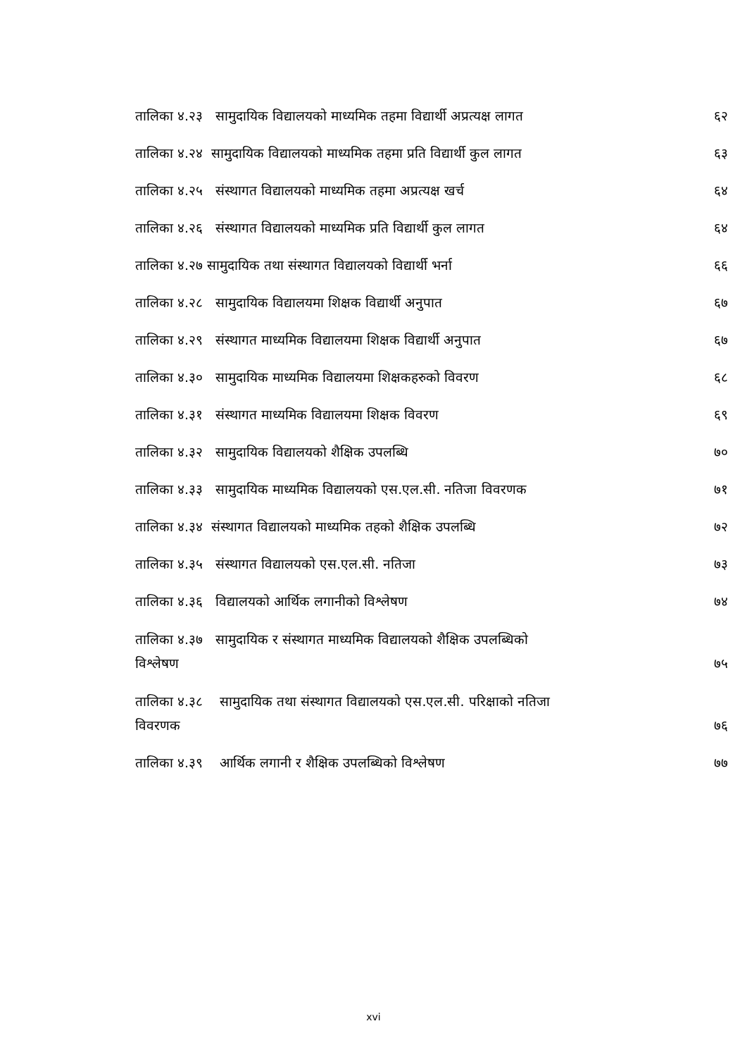तालिका ४.२३ सामुदायिक विद्यालयको माध्यमिक तहमा विद्यार्थी अप्रत्यक्ष लागत ६२
तालिका ४.२४ सामुदायिक विद्यालयको माध्यमिक तहमा प्रति विद्यार्थी कुल लागत ६३
तालिका ४.२५ संस्थागत विद्यालयको माध्यमिक तहमा अप्रत्यक्ष खर्च ६४
तालिका ४.२६ संस्थागत विद्यालयको माध्यमिक प्रति विद्यार्थी कुल लागत ६४
तालिका ४.२७ सामुदायिक तथा संस्थागत विद्यालयको विद्यार्थी भर्ना ६६
तालिका ४.२८ सामुदायिक विद्यालयमा शिक्षक विद्यार्थी अनुपात ६७
तालिका ४.२९ संस्थागत माध्यमिक विद्यालयमा शिक्षक विद्यार्थी अनुपात ६७
तालिका ४.३० सामुदायिक माध्यमिक विद्यालयमा शिक्षकहरुको विवरण ६८
तालिका ४.३१ संस्थागत माध्यमिक विद्यालयमा शिक्षक विवरण ६९
तालिका ४.३२ सामुदायिक विद्यालयको शैक्षिक उपलब्धि ७०
तालिका ४.३३ सामुदायिक माध्यमिक विद्यालयको एस.एल.सी. नतिजा विवरणक ७१
तालिका ४.३४ संस्थागत विद्यालयको माध्यमिक तहको शैक्षिक उपलब्धि ७२
तालिका ४.३५ संस्थागत विद्यालयको एस.एल.सी. नतिजा ७३
तालिका ४.३६ विद्यालयको आर्थिक लगानीको विश्लेषण ७४
तालिका ४.३७ सामुदायिक र संस्थागत माध्यमिक विद्यालयको शैक्षिक उपलब्धिको
विश्लेषण ७५
तालिका ४.३८ सामुदायिक तथा संस्थागत विद्यालयको एस.एल.सी. परिक्षाको नतिजा
विवरणक ७६
तालिका ४.३९ आर्थिक लगानी र शैक्षिक उपलब्धिको विश्लेषण ७७
xvi